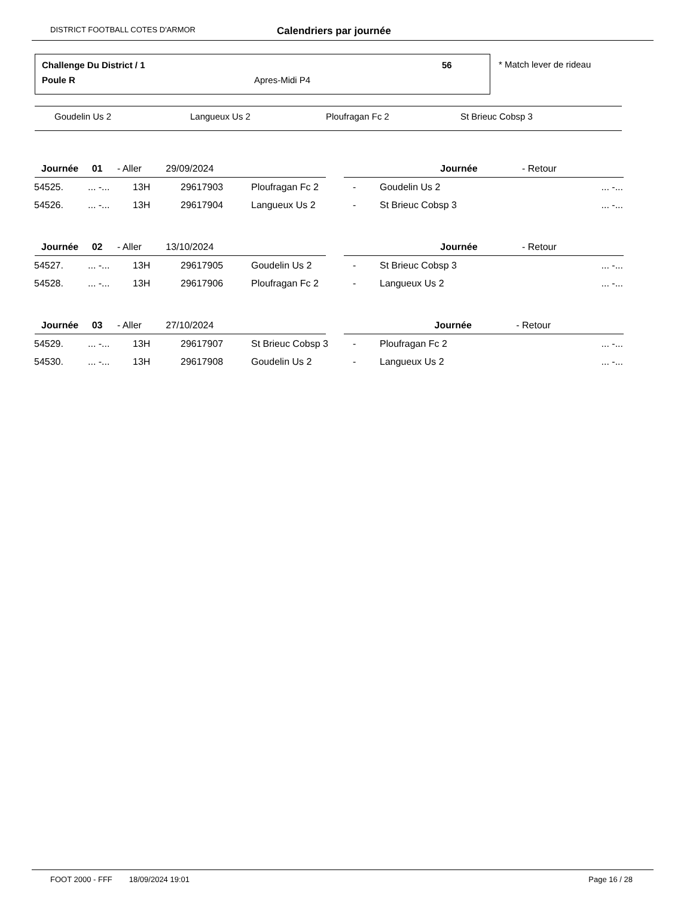DISTRICT FOOTBALL COTES D'ARMOR Calendriers par journée
Challenge Du District / 1 56
Poule R Apres-Midi P4
* Match lever de rideau
Goudelin Us 2 Langueux Us 2 Ploufragan Fc 2 St Brieuc Cobsp 3
| Journée 01 - Aller 29/09/2024 | | | | | | | Journée - Retour | |
| 54525. | ... -... | 13H | 29617903 | Ploufragan Fc 2 | - | Goudelin Us 2 | | ... -... |
| 54526. | ... -... | 13H | 29617904 | Langueux Us 2 | - | St Brieuc Cobsp 3 | | ... -... |
| Journée 02 - Aller 13/10/2024 | | | | | | | Journée - Retour | |
| 54527. | ... -... | 13H | 29617905 | Goudelin Us 2 | - | St Brieuc Cobsp 3 | | ... -... |
| 54528. | ... -... | 13H | 29617906 | Ploufragan Fc 2 | - | Langueux Us 2 | | ... -... |
| Journée 03 - Aller 27/10/2024 | | | | | | | Journée - Retour | |
| 54529. | ... -... | 13H | 29617907 | St Brieuc Cobsp 3 | - | Ploufragan Fc 2 | | ... -... |
| 54530. | ... -... | 13H | 29617908 | Goudelin Us 2 | - | Langueux Us 2 | | ... -... |
FOOT 2000 - FFF 18/09/2024 19:01 Page 16 / 28